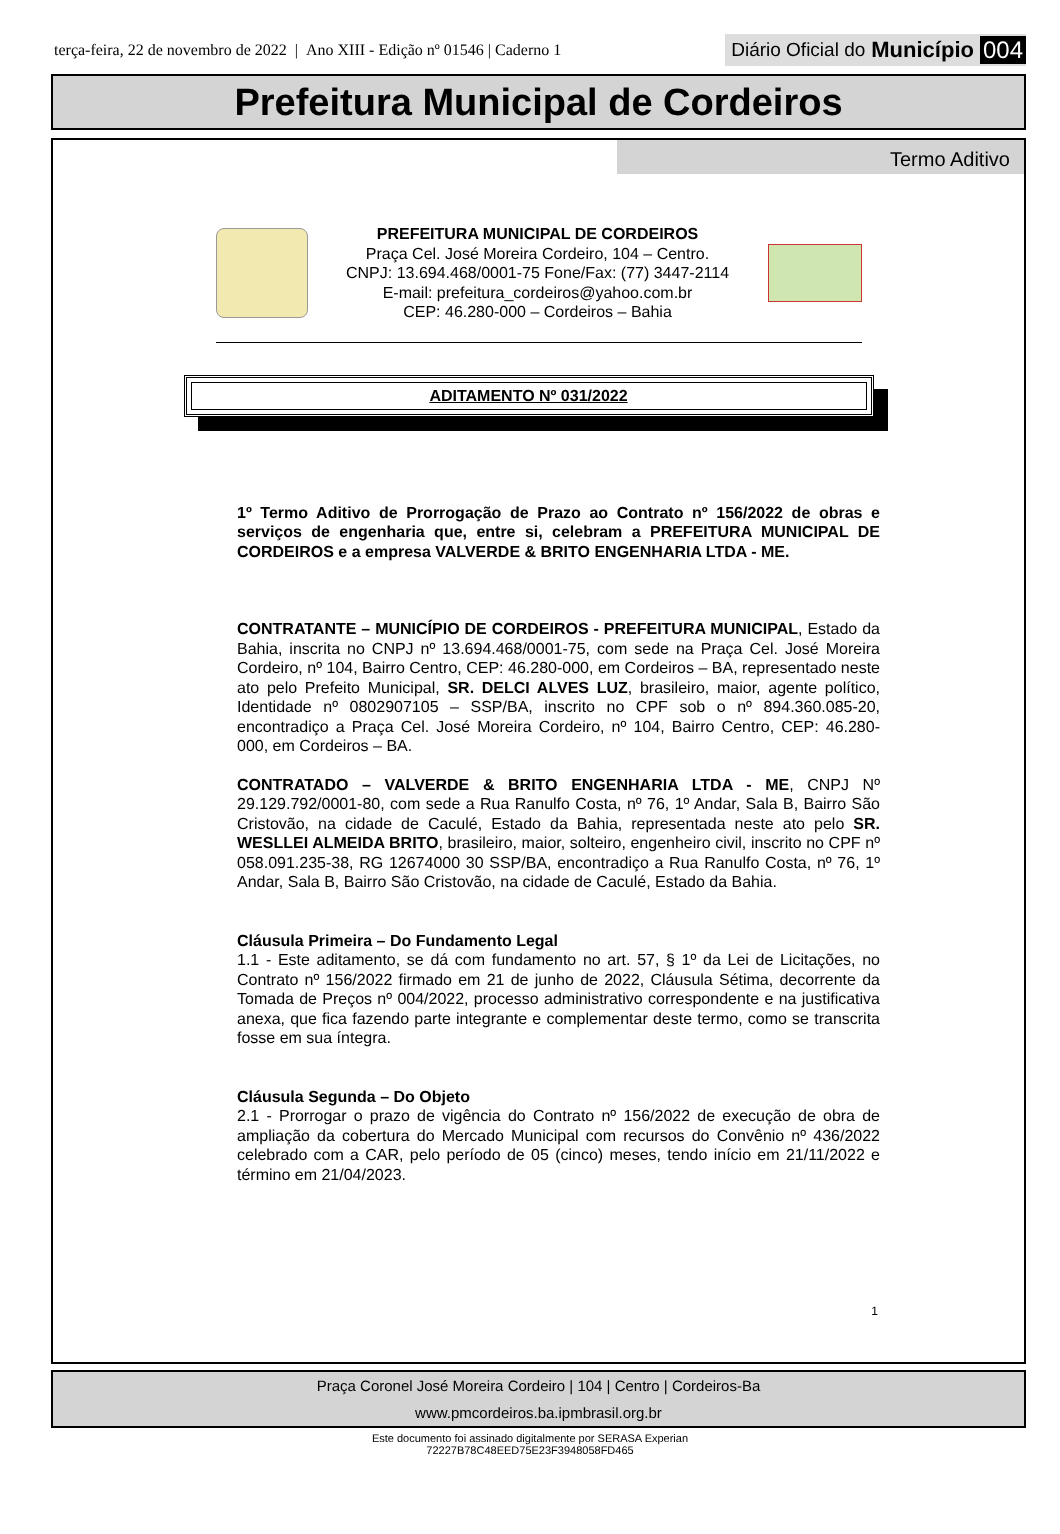terça-feira, 22 de novembro de 2022 | Ano XIII - Edição nº 01546 | Caderno 1
Diário Oficial do Município 004
Prefeitura Municipal de Cordeiros
Termo Aditivo
PREFEITURA MUNICIPAL DE CORDEIROS
Praça Cel. José Moreira Cordeiro, 104 – Centro.
CNPJ: 13.694.468/0001-75 Fone/Fax: (77) 3447-2114
E-mail: prefeitura_cordeiros@yahoo.com.br
CEP: 46.280-000 – Cordeiros – Bahia
ADITAMENTO Nº 031/2022
1º Termo Aditivo de Prorrogação de Prazo ao Contrato nº 156/2022 de obras e serviços de engenharia que, entre si, celebram a PREFEITURA MUNICIPAL DE CORDEIROS e a empresa VALVERDE & BRITO ENGENHARIA LTDA - ME.
CONTRATANTE – MUNICÍPIO DE CORDEIROS - PREFEITURA MUNICIPAL, Estado da Bahia, inscrita no CNPJ nº 13.694.468/0001-75, com sede na Praça Cel. José Moreira Cordeiro, nº 104, Bairro Centro, CEP: 46.280-000, em Cordeiros – BA, representado neste ato pelo Prefeito Municipal, SR. DELCI ALVES LUZ, brasileiro, maior, agente político, Identidade nº 0802907105 – SSP/BA, inscrito no CPF sob o nº 894.360.085-20, encontradiço a Praça Cel. José Moreira Cordeiro, nº 104, Bairro Centro, CEP: 46.280- 000, em Cordeiros – BA.
CONTRATADO – VALVERDE & BRITO ENGENHARIA LTDA - ME, CNPJ Nº 29.129.792/0001-80, com sede a Rua Ranulfo Costa, nº 76, 1º Andar, Sala B, Bairro São Cristovão, na cidade de Caculé, Estado da Bahia, representada neste ato pelo SR. WESLLEI ALMEIDA BRITO, brasileiro, maior, solteiro, engenheiro civil, inscrito no CPF nº 058.091.235-38, RG 12674000 30 SSP/BA, encontradiço a Rua Ranulfo Costa, nº 76, 1º Andar, Sala B, Bairro São Cristovão, na cidade de Caculé, Estado da Bahia.
Cláusula Primeira – Do Fundamento Legal
1.1 - Este aditamento, se dá com fundamento no art. 57, § 1º da Lei de Licitações, no Contrato nº 156/2022 firmado em 21 de junho de 2022, Cláusula Sétima, decorrente da Tomada de Preços nº 004/2022, processo administrativo correspondente e na justificativa anexa, que fica fazendo parte integrante e complementar deste termo, como se transcrita fosse em sua íntegra.
Cláusula Segunda – Do Objeto
2.1 - Prorrogar o prazo de vigência do Contrato nº 156/2022 de execução de obra de ampliação da cobertura do Mercado Municipal com recursos do Convênio nº 436/2022 celebrado com a CAR, pelo período de 05 (cinco) meses, tendo início em 21/11/2022 e término em 21/04/2023.
1
Praça Coronel José Moreira Cordeiro | 104 | Centro | Cordeiros-Ba
www.pmcordeiros.ba.ipmbrasil.org.br
Este documento foi assinado digitalmente por SERASA Experian
72227B78C48EED75E23F3948058FD465